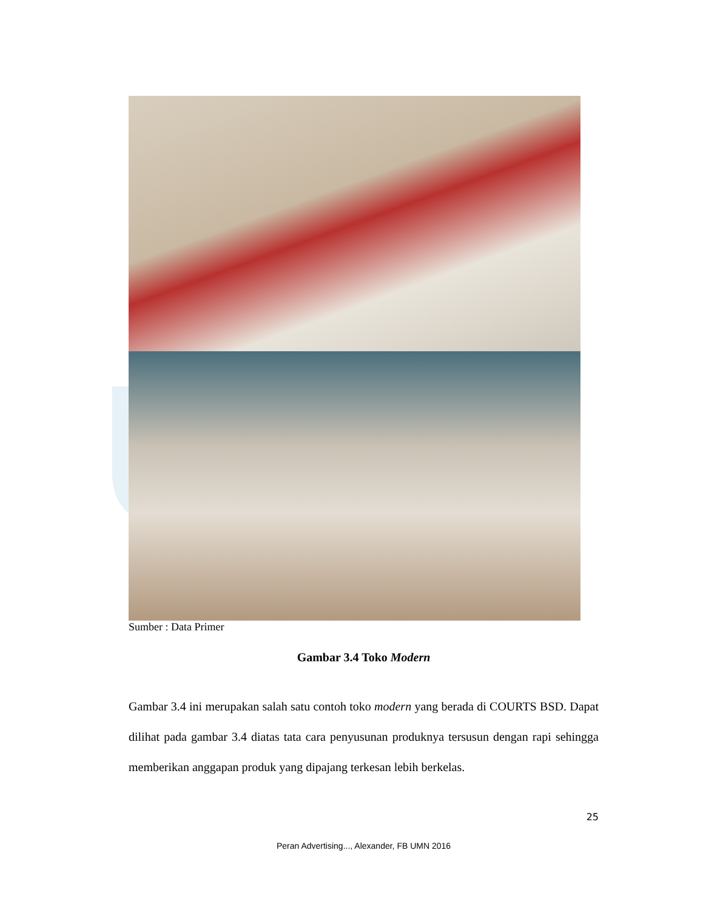UMN
Sumber : Data Primer
Gambar 3.4 Toko Modern
Gambar 3.4 ini merupakan salah satu contoh toko modern yang berada di COURTS BSD. Dapat dilihat pada gambar 3.4 diatas tata cara penyusunan produknya tersusun dengan rapi sehingga memberikan anggapan produk yang dipajang terkesan lebih berkelas.
25
Peran Advertising..., Alexander, FB UMN 2016